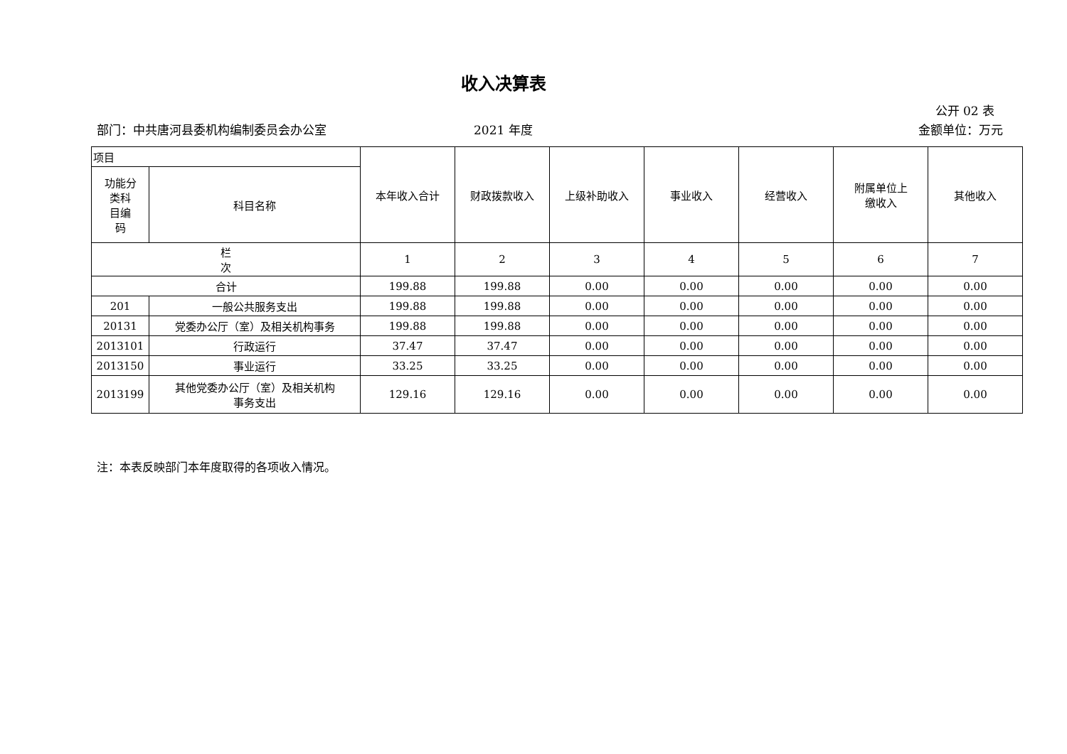收入决算表
公开 02 表
部门：中共唐河县委机构编制委员会办公室 2021 年度 金额单位：万元
| 项目 | | 本年收入合计 | 财政拨款收入 | 上级补助收入 | 事业收入 | 经营收入 | 附属单位上 缴收入 | 其他收入 |
| --- | --- | --- | --- | --- | --- | --- | --- | --- |
| 功能分 类科 目编 码 | 科目名称 | | | | | | | |
| 栏 次 | | 1 | 2 | 3 | 4 | 5 | 6 | 7 |
| 合计 | | 199.88 | 199.88 | 0.00 | 0.00 | 0.00 | 0.00 | 0.00 |
| 201 | 一般公共服务支出 | 199.88 | 199.88 | 0.00 | 0.00 | 0.00 | 0.00 | 0.00 |
| 20131 | 党委办公厅（室）及相关机构事务 | 199.88 | 199.88 | 0.00 | 0.00 | 0.00 | 0.00 | 0.00 |
| 2013101 | 行政运行 | 37.47 | 37.47 | 0.00 | 0.00 | 0.00 | 0.00 | 0.00 |
| 2013150 | 事业运行 | 33.25 | 33.25 | 0.00 | 0.00 | 0.00 | 0.00 | 0.00 |
| 2013199 | 其他党委办公厅（室）及相关机构 事务支出 | 129.16 | 129.16 | 0.00 | 0.00 | 0.00 | 0.00 | 0.00 |
注：本表反映部门本年度取得的各项收入情况。